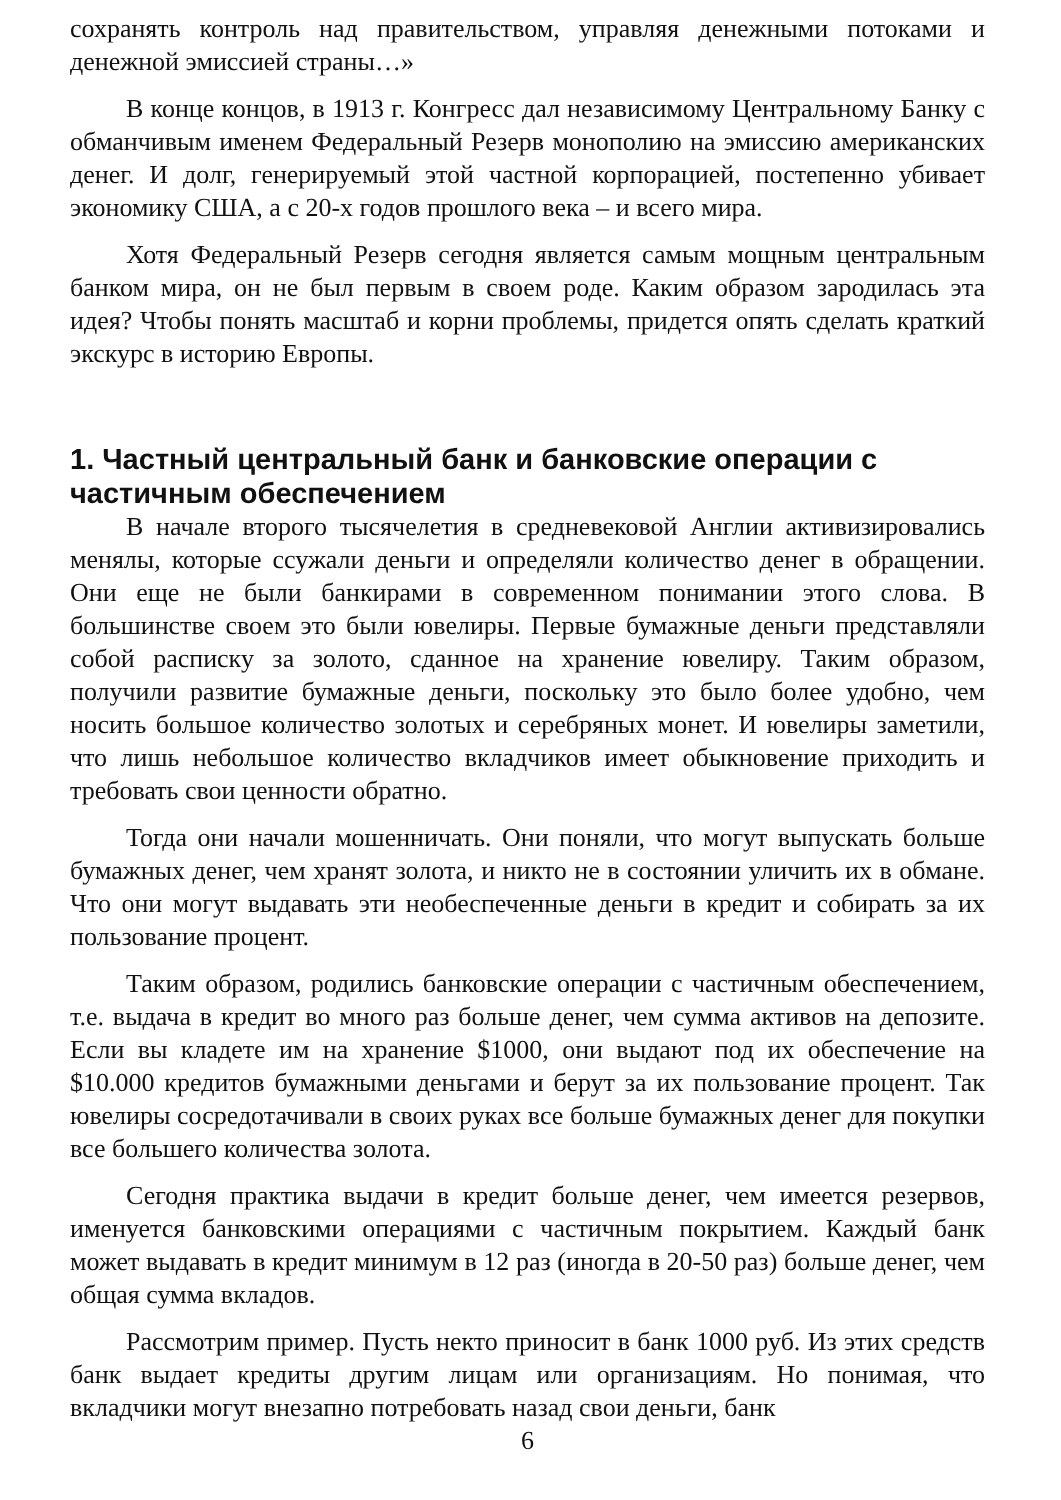сохранять контроль над правительством, управляя денежными потоками и денежной эмиссией страны…»
В конце концов, в 1913 г. Конгресс дал независимому Центральному Банку с обманчивым именем Федеральный Резерв монополию на эмиссию американских денег. И долг, генерируемый этой частной корпорацией, постепенно убивает экономику США, а с 20-х годов прошлого века – и всего мира.
Хотя Федеральный Резерв сегодня является самым мощным центральным банком мира, он не был первым в своем роде. Каким образом зародилась эта идея? Чтобы понять масштаб и корни проблемы, придется опять сделать краткий экскурс в историю Европы.
1. Частный центральный банк и банковские операции с частичным обеспечением
В начале второго тысячелетия в средневековой Англии активизировались менялы, которые ссужали деньги и определяли количество денег в обращении. Они еще не были банкирами в современном понимании этого слова. В большинстве своем это были ювелиры. Первые бумажные деньги представляли собой расписку за золото, сданное на хранение ювелиру. Таким образом, получили развитие бумажные деньги, поскольку это было более удобно, чем носить большое количество золотых и серебряных монет. И ювелиры заметили, что лишь небольшое количество вкладчиков имеет обыкновение приходить и требовать свои ценности обратно.
Тогда они начали мошенничать. Они поняли, что могут выпускать больше бумажных денег, чем хранят золота, и никто не в состоянии уличить их в обмане. Что они могут выдавать эти необеспеченные деньги в кредит и собирать за их пользование процент.
Таким образом, родились банковские операции с частичным обеспечением, т.е. выдача в кредит во много раз больше денег, чем сумма активов на депозите. Если вы кладете им на хранение $1000, они выдают под их обеспечение на $10.000 кредитов бумажными деньгами и берут за их пользование процент. Так ювелиры сосредотачивали в своих руках все больше бумажных денег для покупки все большего количества золота.
Сегодня практика выдачи в кредит больше денег, чем имеется резервов, именуется банковскими операциями с частичным покрытием. Каждый банк может выдавать в кредит минимум в 12 раз (иногда в 20-50 раз) больше денег, чем общая сумма вкладов.
Рассмотрим пример. Пусть некто приносит в банк 1000 руб. Из этих средств банк выдает кредиты другим лицам или организациям. Но понимая, что вкладчики могут внезапно потребовать назад свои деньги, банк
6